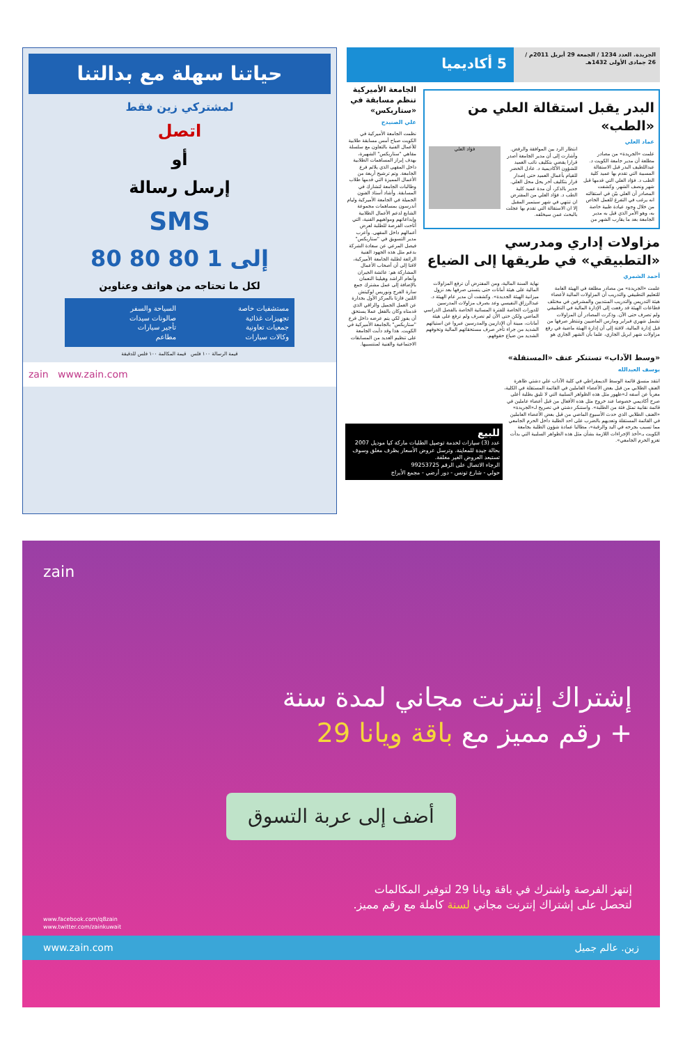الجريدة. العدد 1234 / الجمعة 29 أبريل 2011م / 26 جمادى الأولى 1432هـ
5 أكاديميا
الجامعة الأميركية تنظم مسابقة في «ستاربكس»
علي الصنيدح
نظمت الجامعة الأميركية في الكويت صباح أمس مسابقة طلابية للأعمال الفنية بالتعاون مع سلسلة مقاهي "ستاربكس" الشهيرة، بهدف إبراز المساهمات الطلابية داخل المقهى الذي يلائم فرع الجامعة. وتم ترشيح أربعة من الأعمال المميزة التي قدمها طلاب وطالبات الجامعة لتشارك في المسابقة. وأشاد أستاذ الفنون الجميلة في الجامعة الأميركية وليام أندرسون بمساهمات مجموعة الشابع لدعم الأعمال الطلابية وإبداعاتهم ومواهبهم الفنية، التي أتاحت الفرصة للطلبة لعرض أعمالهم داخل المقهى. وأعرب مدير التسويق في "ستاربكس" فيصل المرعي عن سعادة الشركة بدعم مثل هذه الجهود الفنية الرائعة لطلبة الجامعة الأميركية، لافتا إلى أن أصحاب الأعمال المشاركة هم: عائشة الجيران وأنعام الراشد وهيلينا النعمان بالإضافة إلى عمل مشترك جمع سارة الفرج ونوريس لوكيتش اللتين فازتا بالمركز الأول بجدارة عن العمل الجميل والراقي الذي قدمتاه وكان بالفعل عملا يستحق أن يفوز لكي يتم عرضه داخل فرع "ستاربكس" بالجامعة الأميركية في الكويت. هذا وقد دأبت الجامعة على تنظيم العديد من المسابقات الاجتماعية والفنية لمنتسبيها.
البدر يقبل استقالة العلي من «الطب»
عماد العلي
علمت «الجريدة» من مصادر مطلعة أن مدير جامعة الكويت د. عبداللطيف البدر قبل الاستقالة المسببة التي تقدم بها عميد كلية الطب د. فؤاد العلي التي قدمها قبل شهر ونصف الشهر. وكشفت المصادر أن العلي بيّن في استقالته انه يرغب في التفرغ للعمل الخاص من خلال وجود عيادة طبية خاصة به، وهو الأمر الذي قبل به مدير الجامعة بعد ما يقارب الشهر من انتظار الرد بين الموافقة والرفض. وأشارت إلى أن مدير الجامعة أصدر قرارا يقضي بتكليف نائب العميد للشؤون الأكاديمية د. عادل الخضر للقيام بأعمال العميد حتى إصدار قرار بتكليف آخر يحل محل العلي. جدير بالذكر، أن مدة عميد كلية الطب د. فؤاد العلي من المفترض ان تنتهي في شهر سبتمبر المقبل إلا ان الاستقالة التي تقدم بها عجلت بالبحث عمن سيخلفه.
فؤاد العلي
مزاولات إداري ومدرسي «التطبيقي» في طريقها إلى الضياع
أحمد الشمري
علمت «الجريدة» من مصادر مطلعة في الهيئة العامة للتعليم التطبيقي والتدريب أن المزاولات المالية لأعضاء هيئة التدريس والتدريب المنتدبين والمشرفين في مختلف قطاعات الهيئة قد رفعت إلى الإدارة المالية في التطبيقي ولم تصرف حتى الآن. وذكرت المصادر أن المزاولات تشمل شهري فبراير ومارس الماضيين وتنتظر صرفها من قبل إدارة المالية، لافتة إلى أن إدارة الهيئة ماضية في رفع مزاولات شهر ابريل الجاري، علما بأن الشهر الجاري هو نهاية السنة المالية، ومن المفترض أن ترفع المزاولات المالية على هيئة أمانات حتى يتسنى صرفها بعد نزول ميزانية الهيئة الجديدة». وكشفت أن مدير عام الهيئة د. عبدالرزاق النفيسي وعد بصرف مزاولات المدرسين للدورات الخاصة للفترة المسائية الخاصة بالفصل الدراسي الماضي ولكن حتى الآن لم تصرف ولم ترفع على هيئة أمانات، مبينة أن الإداريين والمدرسين عبروا عن استيائهم الشديد من جراء تأخر صرف مستحقاتهم المالية وتخوفهم الشديد من ضياع حقوقهم.
«وسط الآداب» تستنكر عنف «المستقلة»
يوسف العبدالله
انتقد منسق قائمة الوسط الديمقراطي في كلية الآداب علي دشتي ظاهرة العنف الطلابي من قبل بعض الأعضاء العاملين في القائمة المستقلة في الكلية، معرباً عن أسفه لـ«ظهور مثل هذه الظواهر السلبية التي لا تليق بطلبة أعلى صرح أكاديمي خصوصا عند خروج مثل هذه الأفعال من قبل أعضاء عاملين في قائمة نقابية تمثل فئة من الطلبة». واستنكر دشتي في تصريح لـ«الجريدة» «العنف الطلابي الذي حدث الأسبوع الماضي من قبل بعض الأعضاء العاملين في القائمة المستقلة وتعديهم بالضرب على احد الطلبة داخل الحرم الجامعي مما تسبب بجرحه في اليد والرقبة»، مطالبا عمادة شؤون الطلبة بجامعة الكويت بـ«أخذ الإجراءات اللازمة بشأن مثل هذه الظواهر السلبية التي بدأت تغزو الحرم الجامعي».
للبيع
عدد (3) سيارات لخدمة توصيل الطلبات ماركة كيا موديل 2007 بحالة جيدة للمعاينة. وترسل عروض الأسعار بظرف مغلق وسوف تستبعد العروض الغير مغلقة.
الرجاء الاتصال على الرقم 99253725
حولي - شارع تونس - دور أرضي - مجمع الأبراج
حياتنا سهلة مع بدالتنا
لمشتركي زين فقط
اتصل
أو
إرسل رسالة
SMS
إلى 1 80 80 80
لكل ما تحتاجه من هواتف وعناوين
مستشفيات خاصة
تجهيزات غذائية
جمعيات تعاونية
وكالات سيارات
السياحة والسفر
صالونات سيدات
تأجير سيارات
مطاعم
قيمة الرسالة ١٠٠ فلس قيمة المكالمة ١٠٠ فلس للدقيقة
zain www.zain.com
zain
إشتراك إنترنت مجاني لمدة سنة
+ رقم مميز مع باقة ويانا 29
أضف إلى عربة التسوق
إنتهز الفرصة واشترك في باقة ويانا 29 لتوفير المكالمات
لتحصل على إشتراك إنترنت مجاني لسنة كاملة مع رقم مميز.
www.facebook.com/q8zain
www.twitter.com/zainkuwait
زين. عالم جميل www.zain.com